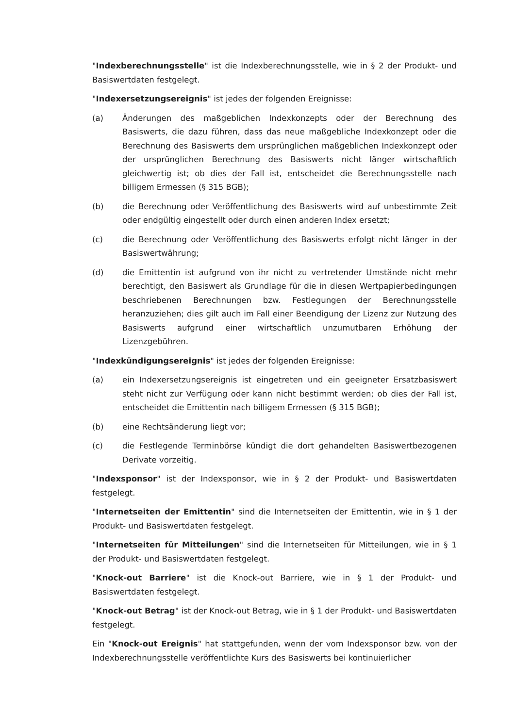"Indexberechnungsstelle" ist die Indexberechnungsstelle, wie in § 2 der Produkt- und Basiswertdaten festgelegt.
"Indexersetzungsereignis" ist jedes der folgenden Ereignisse:
(a) Änderungen des maßgeblichen Indexkonzepts oder der Berechnung des Basiswerts, die dazu führen, dass das neue maßgebliche Indexkonzept oder die Berechnung des Basiswerts dem ursprünglichen maßgeblichen Indexkonzept oder der ursprünglichen Berechnung des Basiswerts nicht länger wirtschaftlich gleichwertig ist; ob dies der Fall ist, entscheidet die Berechnungsstelle nach billigem Ermessen (§ 315 BGB);
(b) die Berechnung oder Veröffentlichung des Basiswerts wird auf unbestimmte Zeit oder endgültig eingestellt oder durch einen anderen Index ersetzt;
(c) die Berechnung oder Veröffentlichung des Basiswerts erfolgt nicht länger in der Basiswertwährung;
(d) die Emittentin ist aufgrund von ihr nicht zu vertretender Umstände nicht mehr berechtigt, den Basiswert als Grundlage für die in diesen Wertpapierbedingungen beschriebenen Berechnungen bzw. Festlegungen der Berechnungsstelle heranzuziehen; dies gilt auch im Fall einer Beendigung der Lizenz zur Nutzung des Basiswerts aufgrund einer wirtschaftlich unzumutbaren Erhöhung der Lizenzgebühren.
"Indexkündigungsereignis" ist jedes der folgenden Ereignisse:
(a) ein Indexersetzungsereignis ist eingetreten und ein geeigneter Ersatzbasiswert steht nicht zur Verfügung oder kann nicht bestimmt werden; ob dies der Fall ist, entscheidet die Emittentin nach billigem Ermessen (§ 315 BGB);
(b) eine Rechtsänderung liegt vor;
(c) die Festlegende Terminbörse kündigt die dort gehandelten Basiswertbezogenen Derivate vorzeitig.
"Indexsponsor" ist der Indexsponsor, wie in § 2 der Produkt- und Basiswertdaten festgelegt.
"Internetseiten der Emittentin" sind die Internetseiten der Emittentin, wie in § 1 der Produkt- und Basiswertdaten festgelegt.
"Internetseiten für Mitteilungen" sind die Internetseiten für Mitteilungen, wie in § 1 der Produkt- und Basiswertdaten festgelegt.
"Knock-out Barriere" ist die Knock-out Barriere, wie in § 1 der Produkt- und Basiswertdaten festgelegt.
"Knock-out Betrag" ist der Knock-out Betrag, wie in § 1 der Produkt- und Basiswertdaten festgelegt.
Ein "Knock-out Ereignis" hat stattgefunden, wenn der vom Indexsponsor bzw. von der Indexberechnungsstelle veröffentlichte Kurs des Basiswerts bei kontinuierlicher